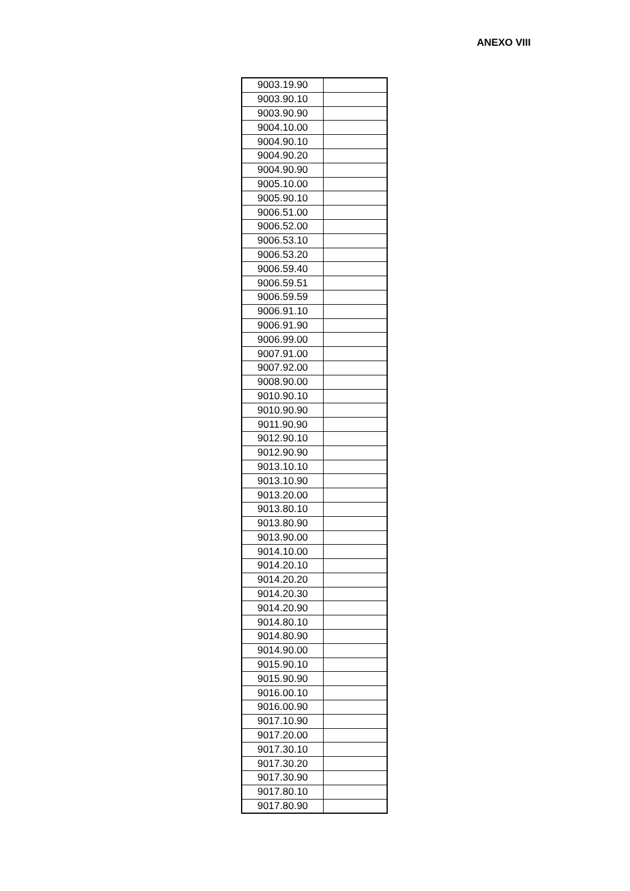ANEXO VIII
| 9003.19.90 | |
| 9003.90.10 | |
| 9003.90.90 | |
| 9004.10.00 | |
| 9004.90.10 | |
| 9004.90.20 | |
| 9004.90.90 | |
| 9005.10.00 | |
| 9005.90.10 | |
| 9006.51.00 | |
| 9006.52.00 | |
| 9006.53.10 | |
| 9006.53.20 | |
| 9006.59.40 | |
| 9006.59.51 | |
| 9006.59.59 | |
| 9006.91.10 | |
| 9006.91.90 | |
| 9006.99.00 | |
| 9007.91.00 | |
| 9007.92.00 | |
| 9008.90.00 | |
| 9010.90.10 | |
| 9010.90.90 | |
| 9011.90.90 | |
| 9012.90.10 | |
| 9012.90.90 | |
| 9013.10.10 | |
| 9013.10.90 | |
| 9013.20.00 | |
| 9013.80.10 | |
| 9013.80.90 | |
| 9013.90.00 | |
| 9014.10.00 | |
| 9014.20.10 | |
| 9014.20.20 | |
| 9014.20.30 | |
| 9014.20.90 | |
| 9014.80.10 | |
| 9014.80.90 | |
| 9014.90.00 | |
| 9015.90.10 | |
| 9015.90.90 | |
| 9016.00.10 | |
| 9016.00.90 | |
| 9017.10.90 | |
| 9017.20.00 | |
| 9017.30.10 | |
| 9017.30.20 | |
| 9017.30.90 | |
| 9017.80.10 | |
| 9017.80.90 | |